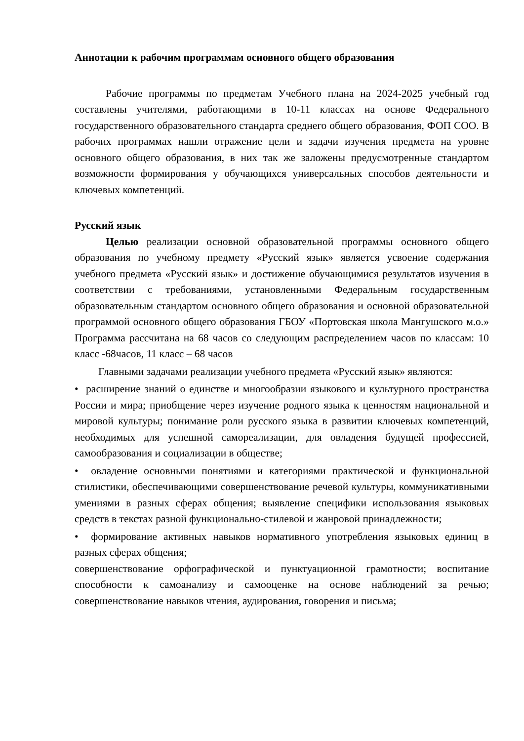Аннотации к рабочим программам основного общего образования
Рабочие программы по предметам Учебного плана на 2024-2025 учебный год составлены учителями, работающими в 10-11 классах на основе Федерального государственного образовательного стандарта среднего общего образования, ФОП СОО. В рабочих программах нашли отражение цели и задачи изучения предмета на уровне основного общего образования, в них так же заложены предусмотренные стандартом возможности формирования у обучающихся универсальных способов деятельности и ключевых компетенций.
Русский язык
Целью реализации основной образовательной программы основного общего образования по учебному предмету «Русский язык» является усвоение содержания учебного предмета «Русский язык» и достижение обучающимися результатов изучения в соответствии с требованиями, установленными Федеральным государственным образовательным стандартом основного общего образования и основной образовательной программой основного общего образования ГБОУ «Портовская школа Мангушского м.о.» Программа рассчитана на 68 часов со следующим распределением часов по классам: 10 класс -68часов, 11 класс – 68 часов
Главными задачами реализации учебного предмета «Русский язык» являются:
• расширение знаний о единстве и многообразии языкового и культурного пространства России и мира; приобщение через изучение родного языка к ценностям национальной и мировой культуры; понимание роли русского языка в развитии ключевых компетенций, необходимых для успешной самореализации, для овладения будущей профессией, самообразования и социализации в обществе;
• овладение основными понятиями и категориями практической и функциональной стилистики, обеспечивающими совершенствование речевой культуры, коммуникативными умениями в разных сферах общения; выявление специфики использования языковых средств в текстах разной функционально-стилевой и жанровой принадлежности;
• формирование активных навыков нормативного употребления языковых единиц в разных сферах общения;
совершенствование орфографической и пунктуационной грамотности; воспитание способности к самоанализу и самооценке на основе наблюдений за речью; совершенствование навыков чтения, аудирования, говорения и письма;